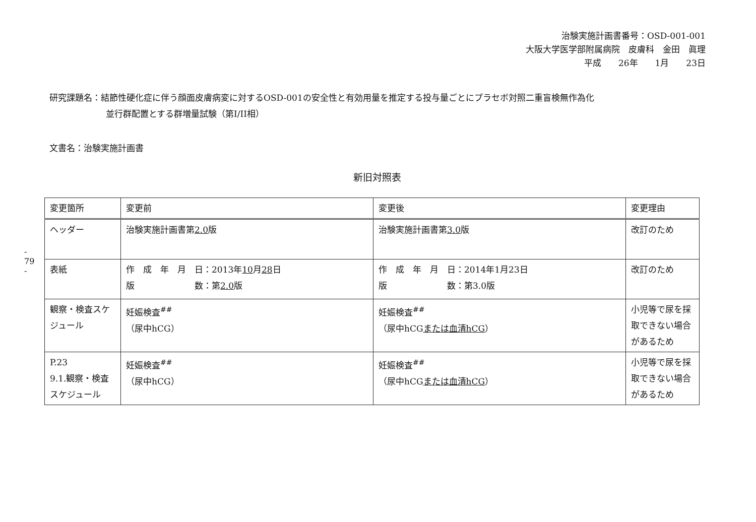治験実施計画書番号：OSD-001-001
大阪大学医学部附属病院　皮膚科　金田　眞理
平成　　26年　　1月　　23日
- 79 -
研究課題名：結節性硬化症に伴う顔面皮膚病変に対するOSD-001の安全性と有効用量を推定する投与量ごとにプラセボ対照二重盲検無作為化
並行群配置とする群増量試験（第I/II相）
文書名：治験実施計画書
新旧対照表
| 変更箇所 | 変更前 | 変更後 | 変更理由 |
| --- | --- | --- | --- |
| ヘッダー | 治験実施計画書第 2.0 版 | 治験実施計画書第 3.0 版 | 改訂のため |
| 表紙 | 作 成 年 月 日：2013年 10 月 28 日 版 数：第 2.0 版 | 作 成 年 月 日：2014年1月23日 版 数：第3.0版 | 改訂のため |
| 観察・検査スケジュール | 妊娠検査<sup>##</sup> （尿中hCG） | 妊娠検査<sup>##</sup> （尿中hCG または血清hCG ） | 小児等で尿を採取できない場合があるため |
| P.23 9.1.観察・検査スケジュール | 妊娠検査<sup>##</sup> （尿中hCG） | 妊娠検査<sup>##</sup> （尿中hCG または血清hCG ） | 小児等で尿を採取できない場合があるため |